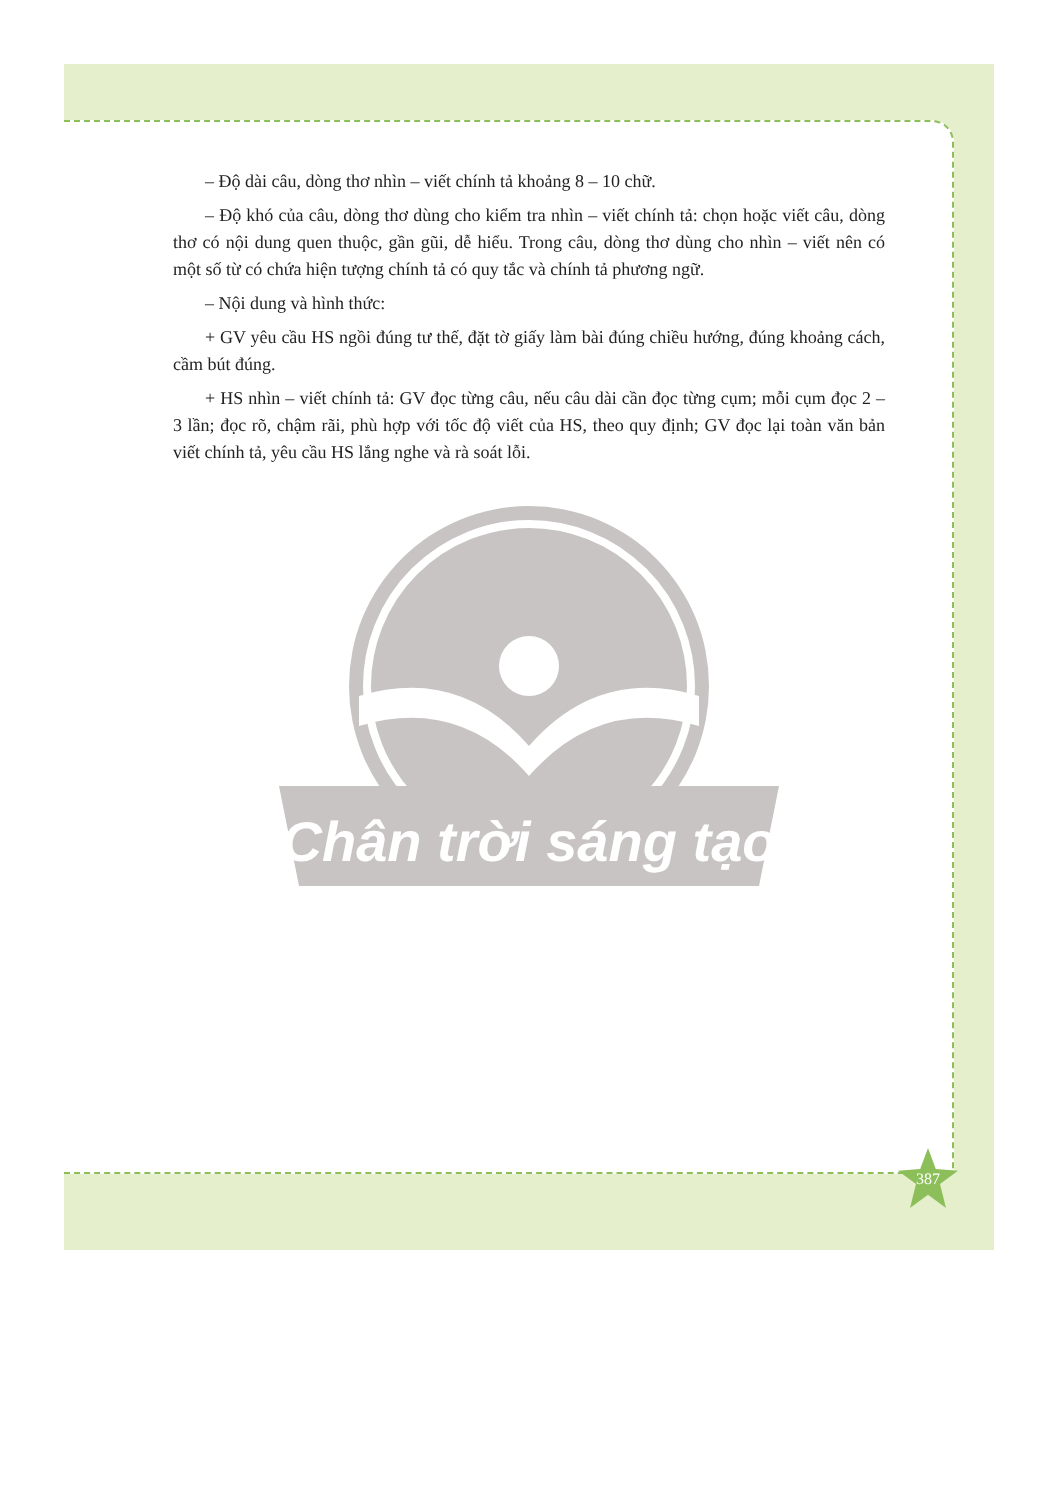– Độ dài câu, dòng thơ nhìn – viết chính tả khoảng 8 – 10 chữ.
– Độ khó của câu, dòng thơ dùng cho kiểm tra nhìn – viết chính tả: chọn hoặc viết câu, dòng thơ có nội dung quen thuộc, gần gũi, dễ hiểu. Trong câu, dòng thơ dùng cho nhìn – viết nên có một số từ có chứa hiện tượng chính tả có quy tắc và chính tả phương ngữ.
– Nội dung và hình thức:
+ GV yêu cầu HS ngồi đúng tư thế, đặt tờ giấy làm bài đúng chiều hướng, đúng khoảng cách, cầm bút đúng.
+ HS nhìn – viết chính tả: GV đọc từng câu, nếu câu dài cần đọc từng cụm; mỗi cụm đọc 2 – 3 lần; đọc rõ, chậm rãi, phù hợp với tốc độ viết của HS, theo quy định; GV đọc lại toàn văn bản viết chính tả, yêu cầu HS lắng nghe và rà soát lỗi.
Chân trời sáng tạo
387